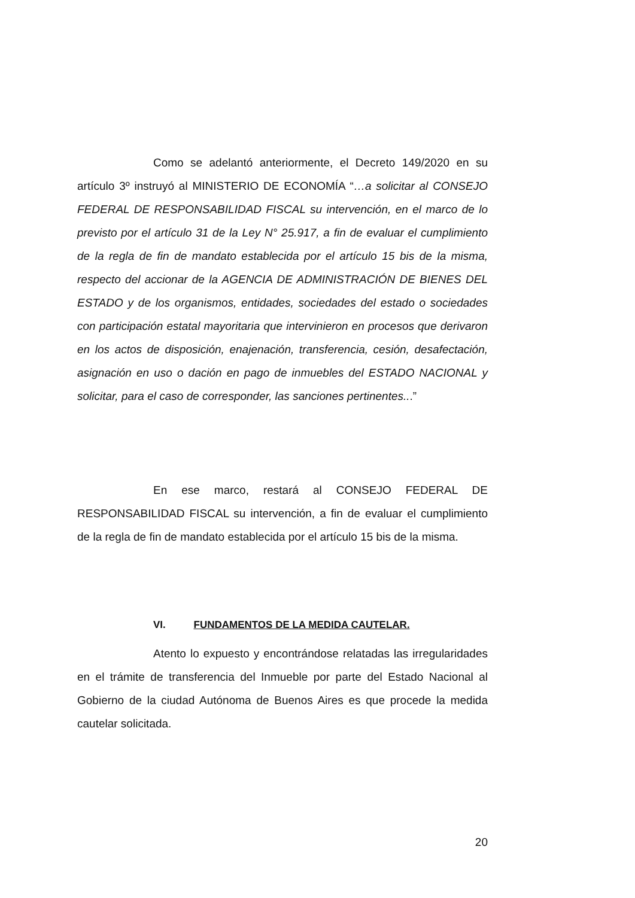Como se adelantó anteriormente, el Decreto 149/2020 en su artículo 3º instruyó al MINISTERIO DE ECONOMÍA “…a solicitar al CONSEJO FEDERAL DE RESPONSABILIDAD FISCAL su intervención, en el marco de lo previsto por el artículo 31 de la Ley N° 25.917, a fin de evaluar el cumplimiento de la regla de fin de mandato establecida por el artículo 15 bis de la misma, respecto del accionar de la AGENCIA DE ADMINISTRACIÓN DE BIENES DEL ESTADO y de los organismos, entidades, sociedades del estado o sociedades con participación estatal mayoritaria que intervinieron en procesos que derivaron en los actos de disposición, enajenación, transferencia, cesión, desafectación, asignación en uso o dación en pago de inmuebles del ESTADO NACIONAL y solicitar, para el caso de corresponder, las sanciones pertinentes...”
En ese marco, restará al CONSEJO FEDERAL DE RESPONSABILIDAD FISCAL su intervención, a fin de evaluar el cumplimiento de la regla de fin de mandato establecida por el artículo 15 bis de la misma.
VI. FUNDAMENTOS DE LA MEDIDA CAUTELAR.
Atento lo expuesto y encontrándose relatadas las irregularidades en el trámite de transferencia del Inmueble por parte del Estado Nacional al Gobierno de la ciudad Autónoma de Buenos Aires es que procede la medida cautelar solicitada.
20